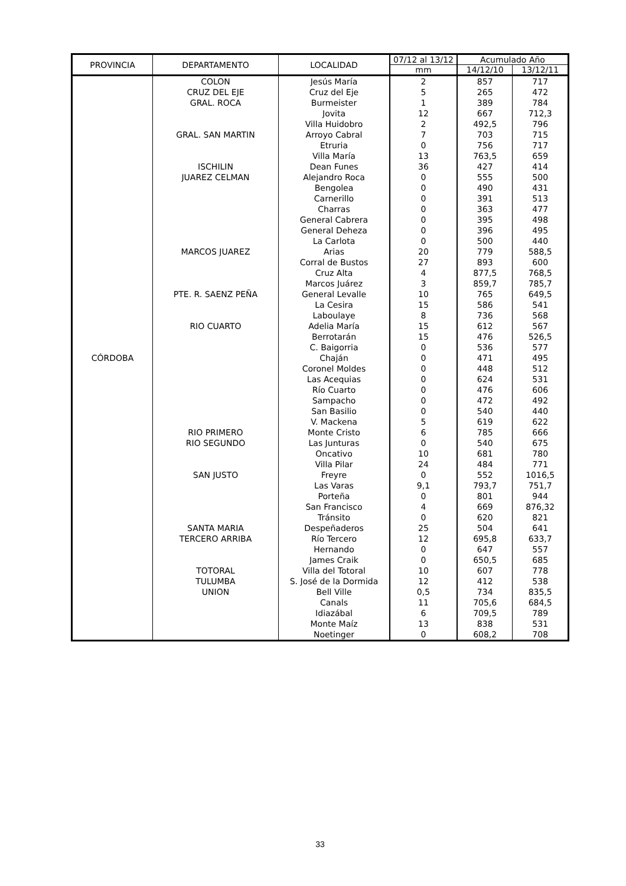| PROVINCIA | DEPARTAMENTO | LOCALIDAD | 07/12 al 13/12 | Acumulado Año | |
| --- | --- | --- | --- | --- | --- |
| | | | mm | 14/12/10 | 13/12/11 |
| CÓRDOBA | COLON | Jesús María | 2 | 857 | 717 |
| | CRUZ DEL EJE | Cruz del Eje | 5 | 265 | 472 |
| | GRAL. ROCA | Burmeister | 1 | 389 | 784 |
| | | Jovita | 12 | 667 | 712,3 |
| | | Villa Huidobro | 2 | 492,5 | 796 |
| | GRAL. SAN MARTIN | Arroyo Cabral | 7 | 703 | 715 |
| | | Etruria | 0 | 756 | 717 |
| | | Villa María | 13 | 763,5 | 659 |
| | ISCHILIN | Dean Funes | 36 | 427 | 414 |
| | JUAREZ CELMAN | Alejandro Roca | 0 | 555 | 500 |
| | | Bengolea | 0 | 490 | 431 |
| | | Carnerillo | 0 | 391 | 513 |
| | | Charras | 0 | 363 | 477 |
| | | General Cabrera | 0 | 395 | 498 |
| | | General Deheza | 0 | 396 | 495 |
| | | La Carlota | 0 | 500 | 440 |
| | MARCOS JUAREZ | Arias | 20 | 779 | 588,5 |
| | | Corral de Bustos | 27 | 893 | 600 |
| | | Cruz Alta | 4 | 877,5 | 768,5 |
| | | Marcos Juárez | 3 | 859,7 | 785,7 |
| | PTE. R. SAENZ PEÑA | General Levalle | 10 | 765 | 649,5 |
| | | La Cesira | 15 | 586 | 541 |
| | | Laboulaye | 8 | 736 | 568 |
| | RIO CUARTO | Adelia María | 15 | 612 | 567 |
| | | Berrotarán | 15 | 476 | 526,5 |
| | | C. Baigorria | 0 | 536 | 577 |
| | | Chaján | 0 | 471 | 495 |
| | | Coronel Moldes | 0 | 448 | 512 |
| | | Las Acequias | 0 | 624 | 531 |
| | | Río Cuarto | 0 | 476 | 606 |
| | | Sampacho | 0 | 472 | 492 |
| | | San Basilio | 0 | 540 | 440 |
| | | V. Mackena | 5 | 619 | 622 |
| | RIO PRIMERO | Monte Cristo | 6 | 785 | 666 |
| | RIO SEGUNDO | Las Junturas | 0 | 540 | 675 |
| | | Oncativo | 10 | 681 | 780 |
| | | Villa Pilar | 24 | 484 | 771 |
| | SAN JUSTO | Freyre | 0 | 552 | 1016,5 |
| | | Las Varas | 9,1 | 793,7 | 751,7 |
| | | Porteña | 0 | 801 | 944 |
| | | San Francisco | 4 | 669 | 876,32 |
| | | Tránsito | 0 | 620 | 821 |
| | SANTA MARIA | Despeñaderos | 25 | 504 | 641 |
| | TERCERO ARRIBA | Río Tercero | 12 | 695,8 | 633,7 |
| | | Hernando | 0 | 647 | 557 |
| | | James Craik | 0 | 650,5 | 685 |
| | TOTORAL | Villa del Totoral | 10 | 607 | 778 |
| | TULUMBA | S. José de la Dormida | 12 | 412 | 538 |
| | UNION | Bell Ville | 0,5 | 734 | 835,5 |
| | | Canals | 11 | 705,6 | 684,5 |
| | | Idiazábal | 6 | 709,5 | 789 |
| | | Monte Maíz | 13 | 838 | 531 |
| | | Noetinger | 0 | 608,2 | 708 |
33